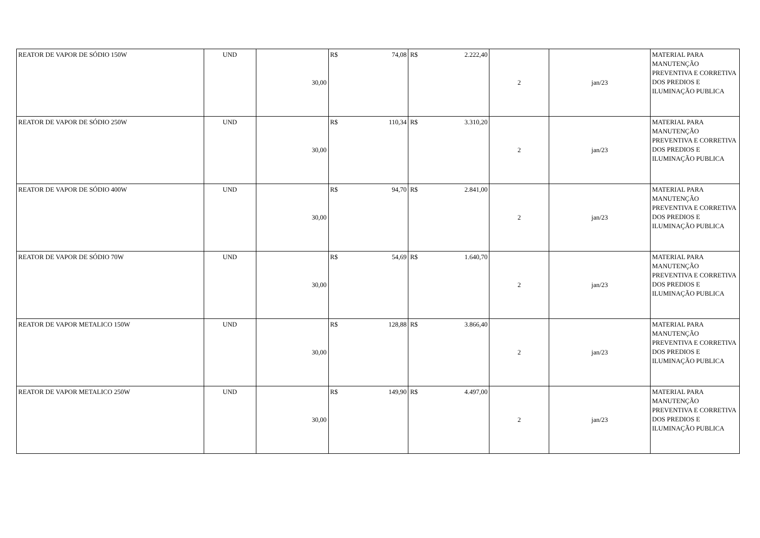| REATOR DE VAPOR DE SÓDIO 150W | UND | 30,00 | R$ 74,08 | R$ 2.222,40 | 2 | jan/23 | MATERIAL PARA MANUTENÇÃO PREVENTIVA E CORRETIVA DOS PREDIOS E ILUMINAÇÃO PUBLICA |
| REATOR DE VAPOR DE SÓDIO 250W | UND | 30,00 | R$ 110,34 | R$ 3.310,20 | 2 | jan/23 | MATERIAL PARA MANUTENÇÃO PREVENTIVA E CORRETIVA DOS PREDIOS E ILUMINAÇÃO PUBLICA |
| REATOR DE VAPOR DE SÓDIO 400W | UND | 30,00 | R$ 94,70 | R$ 2.841,00 | 2 | jan/23 | MATERIAL PARA MANUTENÇÃO PREVENTIVA E CORRETIVA DOS PREDIOS E ILUMINAÇÃO PUBLICA |
| REATOR DE VAPOR DE SÓDIO 70W | UND | 30,00 | R$ 54,69 | R$ 1.640,70 | 2 | jan/23 | MATERIAL PARA MANUTENÇÃO PREVENTIVA E CORRETIVA DOS PREDIOS E ILUMINAÇÃO PUBLICA |
| REATOR DE VAPOR METALICO 150W | UND | 30,00 | R$ 128,88 | R$ 3.866,40 | 2 | jan/23 | MATERIAL PARA MANUTENÇÃO PREVENTIVA E CORRETIVA DOS PREDIOS E ILUMINAÇÃO PUBLICA |
| REATOR DE VAPOR METALICO 250W | UND | 30,00 | R$ 149,90 | R$ 4.497,00 | 2 | jan/23 | MATERIAL PARA MANUTENÇÃO PREVENTIVA E CORRETIVA DOS PREDIOS E ILUMINAÇÃO PUBLICA |